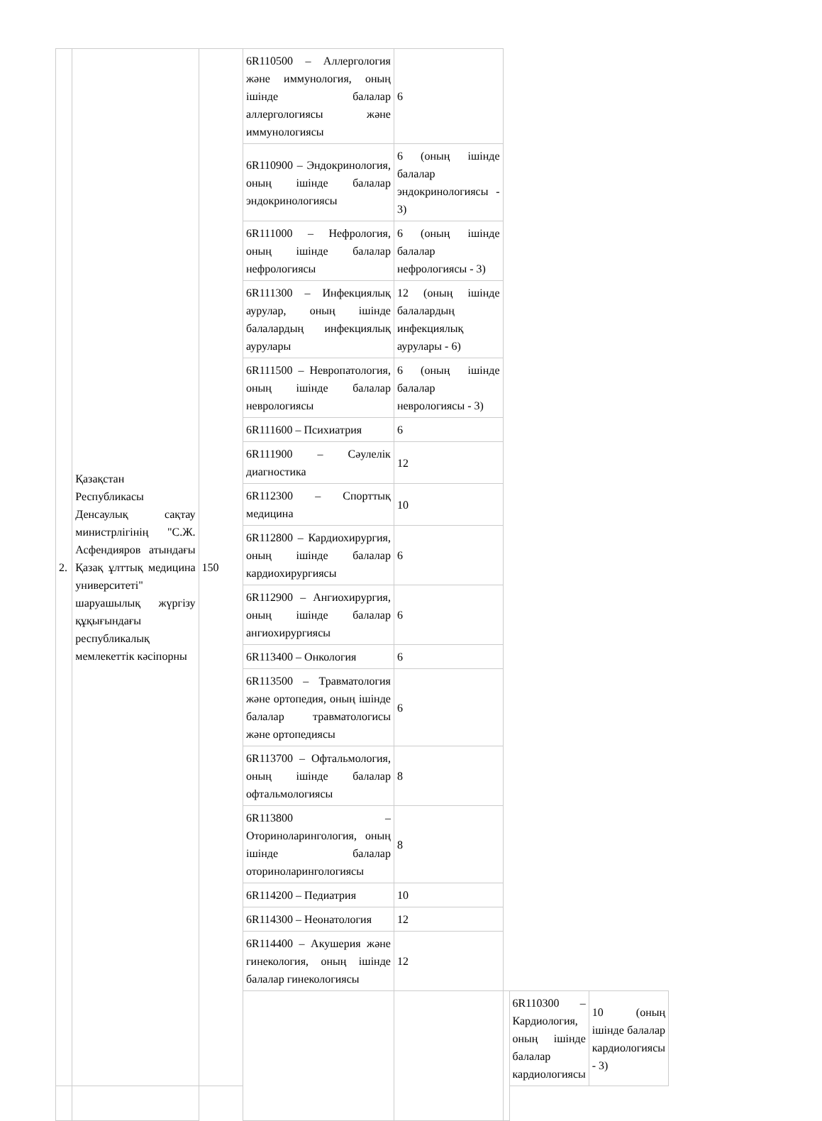| 2. | Қазақстан Республикасы Денсаулық сақтау министрлігінің "С.Ж. Асфендияров атындағы Қазақ ұлттық медицина университеті" шаруашылық жүргізу құқығындағы республикалық мемлекеттік кәсіпорны | 150 | 6R110500 – Аллергология және иммунология, оның ішінде балалар аллергологиясы және иммунологиясы | 6 | | | |
| | | | 6R110900 – Эндокринология, оның ішінде балалар эндокринологиясы | 6 (оның ішінде балалар эндокринологиясы - 3) | | | |
| | | | 6R111000 – Нефрология, оның ішінде балалар нефрологиясы | 6 (оның ішінде балалар нефрологиясы - 3) | | | |
| | | | 6R111300 – Инфекциялық аурулар, оның ішінде балалардың инфекциялық аурулары | 12 (оның ішінде балалардың инфекциялық аурулары - 6) | | | |
| | | | 6R111500 – Невропатология, оның ішінде балалар неврологиясы | 6 (оның ішінде балалар неврологиясы - 3) | | | |
| | | | 6R111600 – Психиатрия | 6 | | | |
| | | | 6R111900 – Сәулелік диагностика | 12 | | | |
| | | | 6R112300 – Спорттық медицина | 10 | | | |
| | | | 6R112800 – Кардиохирургия, оның ішінде балалар кардиохирургиясы | 6 | | | |
| | | | 6R112900 – Ангиохирургия, оның ішінде балалар ангиохирургиясы | 6 | | | |
| | | | 6R113400 – Онкология | 6 | | | |
| | | | 6R113500 – Травматология және ортопедия, оның ішінде балалар травматологисы және ортопедиясы | 6 | | | |
| | | | 6R113700 – Офтальмология, оның ішінде балалар офтальмологиясы | 8 | | | |
| | | | 6R113800 – Оториноларингология, оның ішінде балалар оториноларингологиясы | 8 | | | |
| | | | 6R114200 – Педиатрия | 10 | | | |
| | | | 6R114300 – Неонатология | 12 | | | |
| | | | 6R114400 – Акушерия және гинекология, оның ішінде балалар гинекологиясы | 12 | | | |
| | | | | | | 6R110300 – Кардиология, оның ішінде балалар кардиологиясы | 10 (оның ішінде балалар кардиологиясы - 3) |